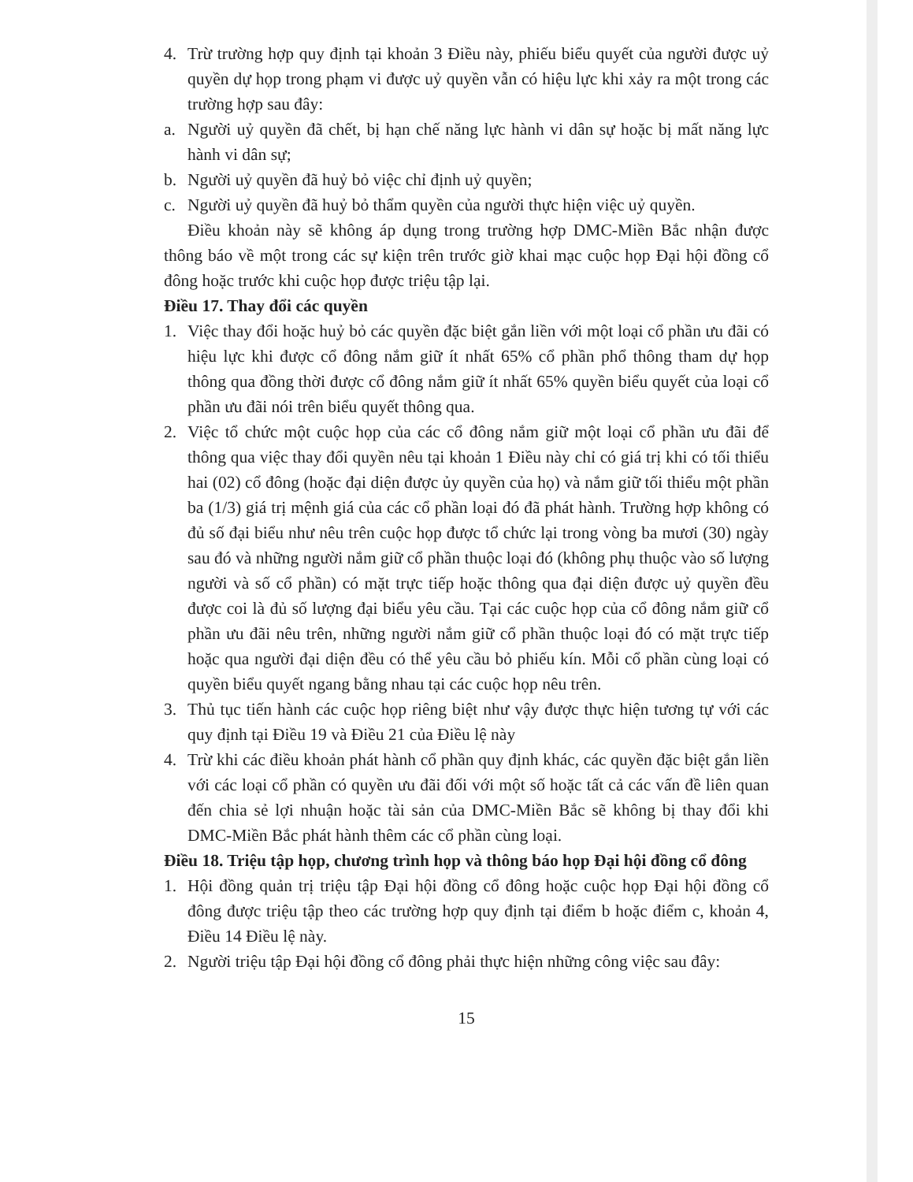4. Trừ trường hợp quy định tại khoản 3 Điều này, phiếu biểu quyết của người được uỷ quyền dự họp trong phạm vi được uỷ quyền vẫn có hiệu lực khi xảy ra một trong các trường hợp sau đây:
a. Người uỷ quyền đã chết, bị hạn chế năng lực hành vi dân sự hoặc bị mất năng lực hành vi dân sự;
b. Người uỷ quyền đã huỷ bỏ việc chỉ định uỷ quyền;
c. Người uỷ quyền đã huỷ bỏ thẩm quyền của người thực hiện việc uỷ quyền.
Điều khoản này sẽ không áp dụng trong trường hợp DMC-Miền Bắc nhận được thông báo về một trong các sự kiện trên trước giờ khai mạc cuộc họp Đại hội đồng cổ đông hoặc trước khi cuộc họp được triệu tập lại.
Điều 17. Thay đổi các quyền
1. Việc thay đổi hoặc huỷ bỏ các quyền đặc biệt gắn liền với một loại cổ phần ưu đãi có hiệu lực khi được cổ đông nắm giữ ít nhất 65% cổ phần phổ thông tham dự họp thông qua đồng thời được cổ đông nắm giữ ít nhất 65% quyền biểu quyết của loại cổ phần ưu đãi nói trên biểu quyết thông qua.
2. Việc tổ chức một cuộc họp của các cổ đông nắm giữ một loại cổ phần ưu đãi để thông qua việc thay đổi quyền nêu tại khoản 1 Điều này chỉ có giá trị khi có tối thiểu hai (02) cổ đông (hoặc đại diện được ủy quyền của họ) và nắm giữ tối thiểu một phần ba (1/3) giá trị mệnh giá của các cổ phần loại đó đã phát hành. Trường hợp không có đủ số đại biểu như nêu trên cuộc họp được tổ chức lại trong vòng ba mươi (30) ngày sau đó và những người nắm giữ cổ phần thuộc loại đó (không phụ thuộc vào số lượng người và số cổ phần) có mặt trực tiếp hoặc thông qua đại diện được uỷ quyền đều được coi là đủ số lượng đại biểu yêu cầu. Tại các cuộc họp của cổ đông nắm giữ cổ phần ưu đãi nêu trên, những người nắm giữ cổ phần thuộc loại đó có mặt trực tiếp hoặc qua người đại diện đều có thể yêu cầu bỏ phiếu kín. Mỗi cổ phần cùng loại có quyền biểu quyết ngang bằng nhau tại các cuộc họp nêu trên.
3. Thủ tục tiến hành các cuộc họp riêng biệt như vậy được thực hiện tương tự với các quy định tại Điều 19 và Điều 21 của Điều lệ này
4. Trừ khi các điều khoản phát hành cổ phần quy định khác, các quyền đặc biệt gắn liền với các loại cổ phần có quyền ưu đãi đối với một số hoặc tất cả các vấn đề liên quan đến chia sẻ lợi nhuận hoặc tài sản của DMC-Miền Bắc sẽ không bị thay đổi khi DMC-Miền Bắc phát hành thêm các cổ phần cùng loại.
Điều 18. Triệu tập họp, chương trình họp và thông báo họp Đại hội đồng cổ đông
1. Hội đồng quản trị triệu tập Đại hội đồng cổ đông hoặc cuộc họp Đại hội đồng cổ đông được triệu tập theo các trường hợp quy định tại điểm b hoặc điểm c, khoản 4, Điều 14 Điều lệ này.
2. Người triệu tập Đại hội đồng cổ đông phải thực hiện những công việc sau đây:
15